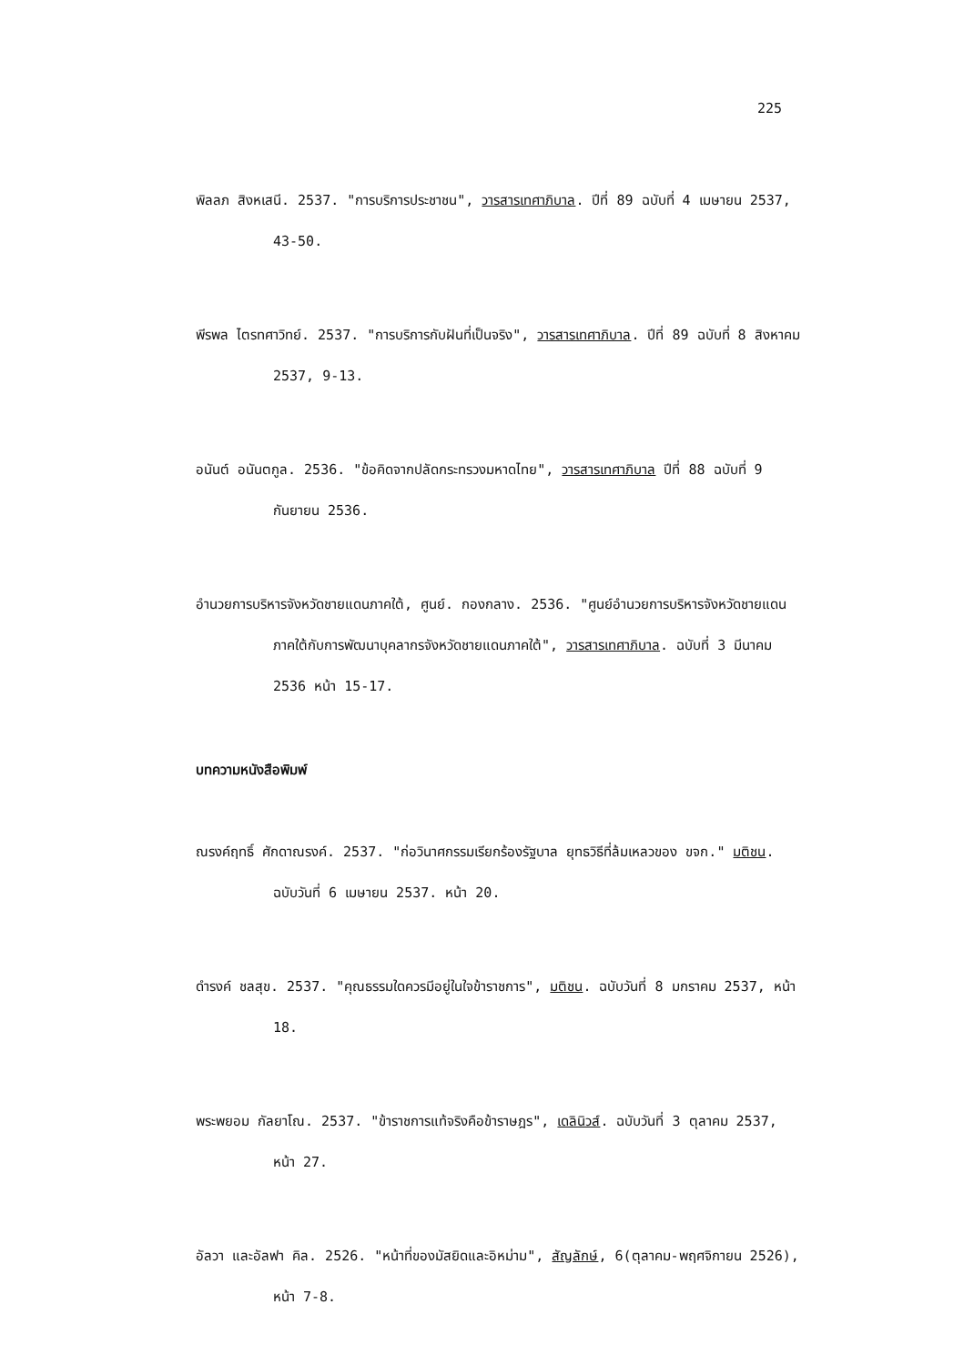225
พิลลภ สิงหเสนี. 2537. "การบริการประชาชน", วารสารเทศาภิบาล. ปีที่ 89 ฉบับที่ 4 เมษายน 2537, 43-50.
พีรพล ไตรทศาวิทย์. 2537. "การบริการกับฝันที่เป็นจริง", วารสารเทศาภิบาล. ปีที่ 89 ฉบับที่ 8 สิงหาคม 2537, 9-13.
อนันต์ อนันตกูล. 2536. "ข้อคิดจากปลัดกระทรวงมหาดไทย", วารสารเทศาภิบาล ปีที่ 88 ฉบับที่ 9 กันยายน 2536.
อำนวยการบริหารจังหวัดชายแดนภาคใต้, ศูนย์. กองกลาง. 2536. "ศูนย์อำนวยการบริหารจังหวัดชายแดนภาคใต้กับการพัฒนาบุคลากรจังหวัดชายแดนภาคใต้", วารสารเทศาภิบาล. ฉบับที่ 3 มีนาคม 2536 หน้า 15-17.
บทความหนังสือพิมพ์
ณรงค์ฤทธิ์ ศักดาณรงค์. 2537. "ก่อวินาศกรรมเรียกร้องรัฐบาล ยุทธวิธีที่ล้มเหลวของ ขจก." มติชน. ฉบับวันที่ 6 เมษายน 2537. หน้า 20.
ดำรงค์ ชลสุข. 2537. "คุณธรรมใดควรมีอยู่ในใจข้าราชการ", มติชน. ฉบับวันที่ 8 มกราคม 2537, หน้า 18.
พระพยอม กัลยาโณ. 2537. "ข้าราชการแท้จริงคือข้าราษฎร", เดลินิวส์. ฉบับวันที่ 3 ตุลาคม 2537, หน้า 27.
อัลวา และอัลฟา คิล. 2526. "หน้าที่ของมัสยิดและอิหม่าม", สัญลักษ์, 6(ตุลาคม-พฤศจิกายน 2526), หน้า 7-8.